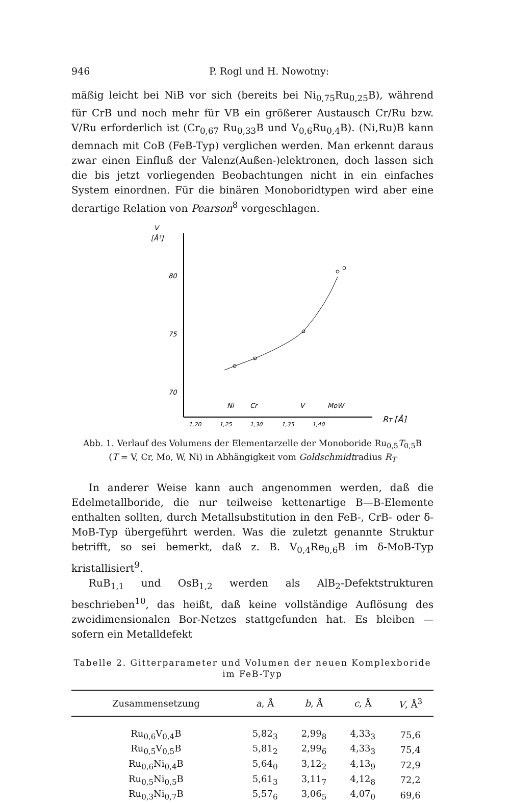946 P. Rogl und H. Nowotny:
mäßig leicht bei NiB vor sich (bereits bei Ni<sub>0,75</sub>Ru<sub>0,25</sub>B), während für CrB und noch mehr für VB ein größerer Austausch Cr/Ru bzw. V/Ru erforderlich ist (Cr<sub>0,67</sub> Ru<sub>0,33</sub>B und V<sub>0,6</sub>Ru<sub>0,4</sub>B). (Ni,Ru)B kann demnach mit CoB (FeB-Typ) verglichen werden. Man erkennt daraus zwar einen Einfluß der Valenz(Außen-)elektronen, doch lassen sich die bis jetzt vorliegenden Beobachtungen nicht in ein einfaches System einordnen. Für die binären Monoboridtypen wird aber eine derartige Relation von Pearson<sup>8</sup> vorgeschlagen.
V
[Å³]
80
75
70
Ni
Cr
V
MoW
1,20
1,25
1,30
1,35
1,40
RT [Å]
Abb. 1. Verlauf des Volumens der Elementarzelle der Monoboride Ru<sub>0,5</sub>T<sub>0,5</sub>B
(T = V, Cr, Mo, W, Ni) in Abhängigkeit vom Goldschmidtradius R<sub>T</sub>
In anderer Weise kann auch angenommen werden, daß die Edelmetallboride, die nur teilweise kettenartige B—B-Elemente enthalten sollten, durch Metallsubstitution in den FeB-, CrB- oder δ-MoB-Typ übergeführt werden. Was die zuletzt genannte Struktur betrifft, so sei bemerkt, daß z. B. V<sub>0,4</sub>Re<sub>0,6</sub>B im δ-MoB-Typ kristallisiert<sup>9</sup>.
RuB<sub>1,1</sub> und OsB<sub>1,2</sub> werden als AlB<sub>2</sub>-Defektstrukturen beschrieben<sup>10</sup>, das heißt, daß keine vollständige Auflösung des zweidimensionalen Bor-Netzes stattgefunden hat. Es bleiben — sofern ein Metalldefekt
Tabelle 2. Gitterparameter und Volumen der neuen Komplexboride im FeB-Typ
| Zusammensetzung | a , Å | b , Å | c , Å | V , Å<sup>3</sup> |
| --- | --- | --- | --- | --- |
| Ru<sub>0,6</sub>V<sub>0,4</sub>B | 5,82<sub>3</sub> | 2,99<sub>8</sub> | 4,33<sub>3</sub> | 75,6 |
| Ru<sub>0,5</sub>V<sub>0,5</sub>B | 5,81<sub>2</sub> | 2,99<sub>6</sub> | 4,33<sub>3</sub> | 75,4 |
| Ru<sub>0,6</sub>Ni<sub>0,4</sub>B | 5,64<sub>0</sub> | 3,12<sub>2</sub> | 4,13<sub>9</sub> | 72,9 |
| Ru<sub>0,5</sub>Ni<sub>0,5</sub>B | 5,61<sub>3</sub> | 3,11<sub>7</sub> | 4,12<sub>8</sub> | 72,2 |
| Ru<sub>0,3</sub>Ni<sub>0,7</sub>B | 5,57<sub>6</sub> | 3,06<sub>5</sub> | 4,07<sub>0</sub> | 69,6 |